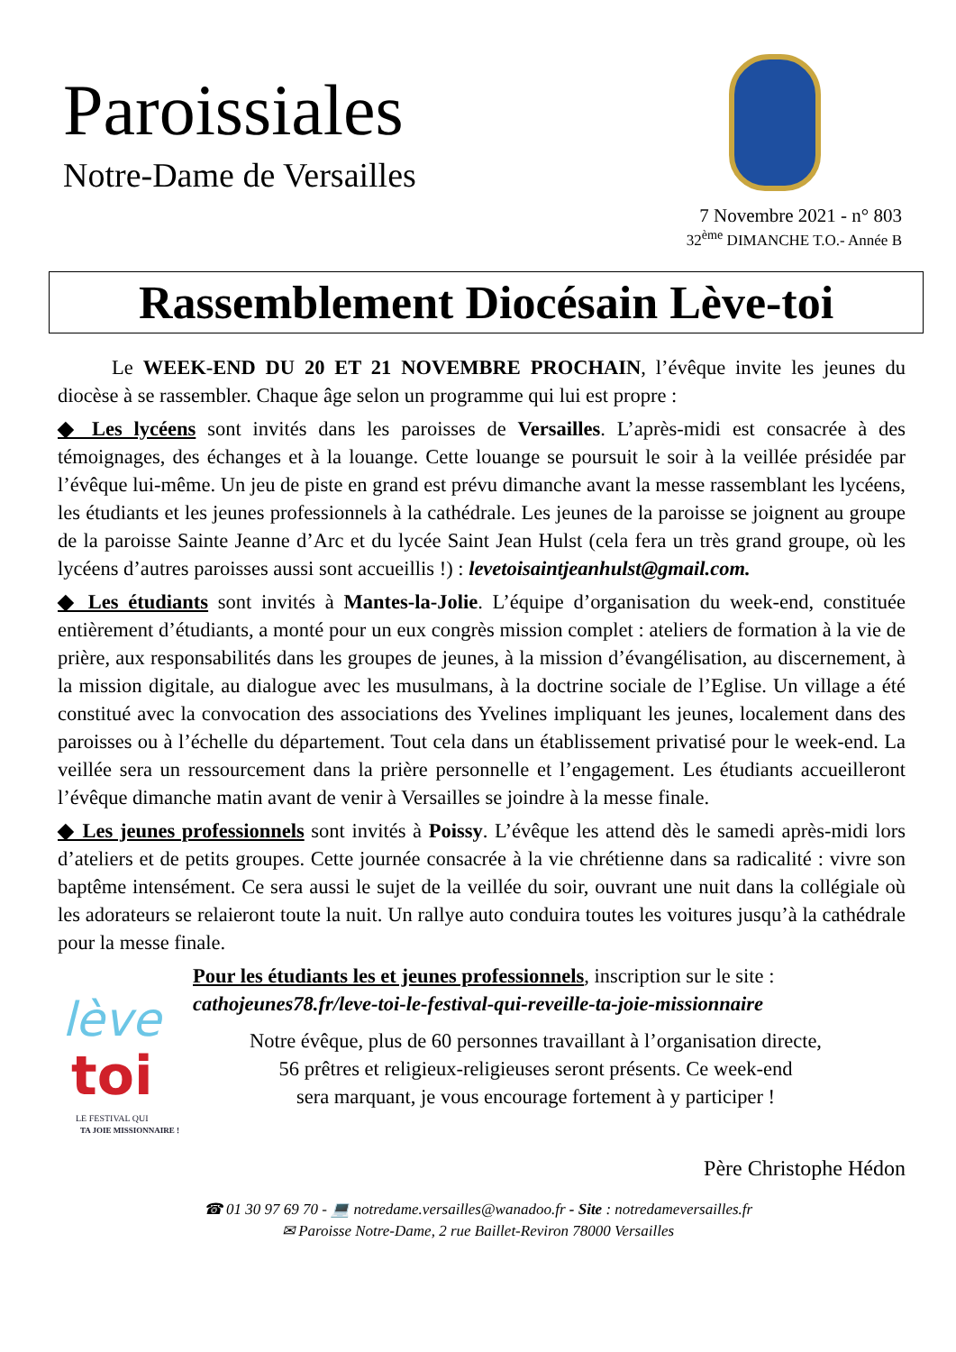Paroissiales
Notre-Dame de Versailles
7 Novembre 2021 - n° 803
32<sup>ème</sup> DIMANCHE T.O.- Année B
Rassemblement Diocésain Lève-toi
Le WEEK-END DU 20 ET 21 NOVEMBRE PROCHAIN, l’évêque invite les jeunes du diocèse à se rassembler. Chaque âge selon un programme qui lui est propre :
◆ Les lycéens sont invités dans les paroisses de Versailles. L’après-midi est consacrée à des témoignages, des échanges et à la louange. Cette louange se poursuit le soir à la veillée présidée par l’évêque lui-même. Un jeu de piste en grand est prévu dimanche avant la messe rassemblant les lycéens, les étudiants et les jeunes professionnels à la cathédrale. Les jeunes de la paroisse se joignent au groupe de la paroisse Sainte Jeanne d’Arc et du lycée Saint Jean Hulst (cela fera un très grand groupe, où les lycéens d’autres paroisses aussi sont accueillis !) : levetoisaintjeanhulst@gmail.com.
◆ Les étudiants sont invités à Mantes-la-Jolie. L’équipe d’organisation du week-end, constituée entièrement d’étudiants, a monté pour un eux congrès mission complet : ateliers de formation à la vie de prière, aux responsabilités dans les groupes de jeunes, à la mission d’évangélisation, au discernement, à la mission digitale, au dialogue avec les musulmans, à la doctrine sociale de l’Eglise. Un village a été constitué avec la convocation des associations des Yvelines impliquant les jeunes, localement dans des paroisses ou à l’échelle du département. Tout cela dans un établissement privatisé pour le week-end. La veillée sera un ressourcement dans la prière personnelle et l’engagement. Les étudiants accueilleront l’évêque dimanche matin avant de venir à Versailles se joindre à la messe finale.
◆ Les jeunes professionnels sont invités à Poissy. L’évêque les attend dès le samedi après-midi lors d’ateliers et de petits groupes. Cette journée consacrée à la vie chrétienne dans sa radicalité : vivre son baptême intensément. Ce sera aussi le sujet de la veillée du soir, ouvrant une nuit dans la collégiale où les adorateurs se relaieront toute la nuit. Un rallye auto conduira toutes les voitures jusqu’à la cathédrale pour la messe finale.
lève
toi
LE FESTIVAL QUI
TA JOIE MISSIONNAIRE !
Pour les étudiants les et jeunes professionnels, inscription sur le site : cathojeunes78.fr/leve-toi-le-festival-qui-reveille-ta-joie-missionnaire
Notre évêque, plus de 60 personnes travaillant à l’organisation directe,
56 prêtres et religieux-religieuses seront présents. Ce week-end
sera marquant, je vous encourage fortement à y participer !
Père Christophe Hédon
☎ 01 30 97 69 70 - 💻 notredame.versailles@wanadoo.fr - Site : notredameversailles.fr
✉ Paroisse Notre-Dame, 2 rue Baillet-Reviron 78000 Versailles